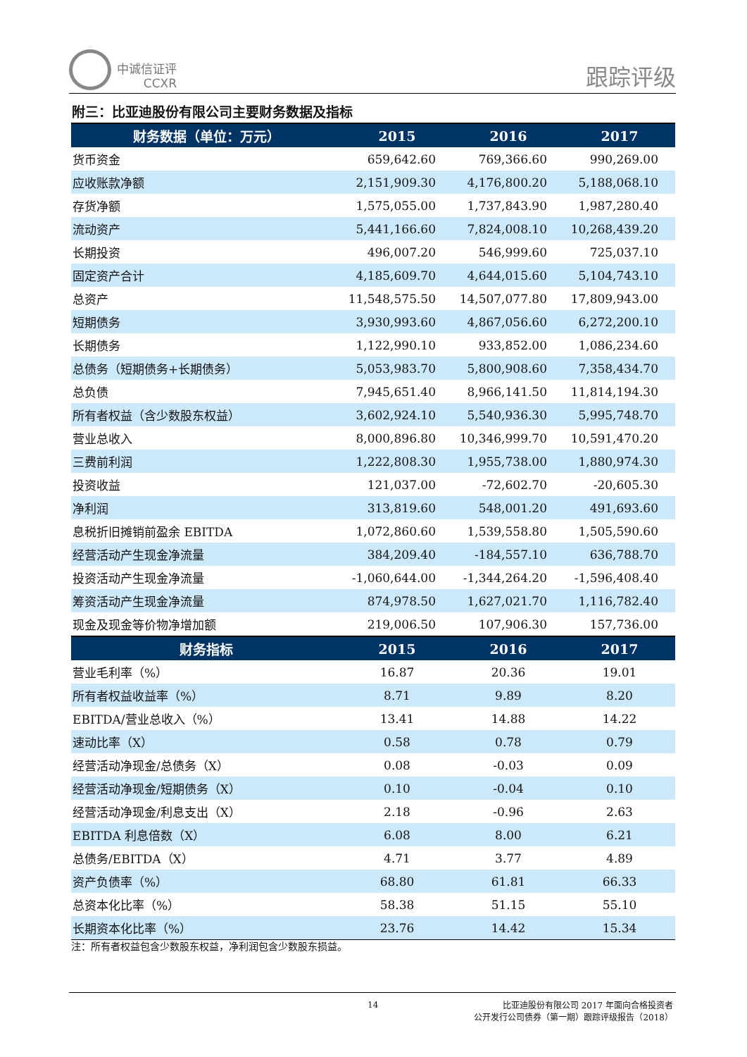中诚信证评
CCXR
跟踪评级
附三：比亚迪股份有限公司主要财务数据及指标
| 财务数据（单位：万元） | 2015 | 2016 | 2017 |
| --- | --- | --- | --- |
| 货币资金 | 659,642.60 | 769,366.60 | 990,269.00 |
| 应收账款净额 | 2,151,909.30 | 4,176,800.20 | 5,188,068.10 |
| 存货净额 | 1,575,055.00 | 1,737,843.90 | 1,987,280.40 |
| 流动资产 | 5,441,166.60 | 7,824,008.10 | 10,268,439.20 |
| 长期投资 | 496,007.20 | 546,999.60 | 725,037.10 |
| 固定资产合计 | 4,185,609.70 | 4,644,015.60 | 5,104,743.10 |
| 总资产 | 11,548,575.50 | 14,507,077.80 | 17,809,943.00 |
| 短期债务 | 3,930,993.60 | 4,867,056.60 | 6,272,200.10 |
| 长期债务 | 1,122,990.10 | 933,852.00 | 1,086,234.60 |
| 总债务（短期债务+长期债务） | 5,053,983.70 | 5,800,908.60 | 7,358,434.70 |
| 总负债 | 7,945,651.40 | 8,966,141.50 | 11,814,194.30 |
| 所有者权益（含少数股东权益） | 3,602,924.10 | 5,540,936.30 | 5,995,748.70 |
| 营业总收入 | 8,000,896.80 | 10,346,999.70 | 10,591,470.20 |
| 三费前利润 | 1,222,808.30 | 1,955,738.00 | 1,880,974.30 |
| 投资收益 | 121,037.00 | -72,602.70 | -20,605.30 |
| 净利润 | 313,819.60 | 548,001.20 | 491,693.60 |
| 息税折旧摊销前盈余 EBITDA | 1,072,860.60 | 1,539,558.80 | 1,505,590.60 |
| 经营活动产生现金净流量 | 384,209.40 | -184,557.10 | 636,788.70 |
| 投资活动产生现金净流量 | -1,060,644.00 | -1,344,264.20 | -1,596,408.40 |
| 筹资活动产生现金净流量 | 874,978.50 | 1,627,021.70 | 1,116,782.40 |
| 现金及现金等价物净增加额 | 219,006.50 | 107,906.30 | 157,736.00 |
| 财务指标 | 2015 | 2016 | 2017 |
| 营业毛利率（%） | 16.87 | 20.36 | 19.01 |
| 所有者权益收益率（%） | 8.71 | 9.89 | 8.20 |
| EBITDA/营业总收入（%） | 13.41 | 14.88 | 14.22 |
| 速动比率（X） | 0.58 | 0.78 | 0.79 |
| 经营活动净现金/总债务（X） | 0.08 | -0.03 | 0.09 |
| 经营活动净现金/短期债务（X） | 0.10 | -0.04 | 0.10 |
| 经营活动净现金/利息支出（X） | 2.18 | -0.96 | 2.63 |
| EBITDA 利息倍数（X） | 6.08 | 8.00 | 6.21 |
| 总债务/EBITDA（X） | 4.71 | 3.77 | 4.89 |
| 资产负债率（%） | 68.80 | 61.81 | 66.33 |
| 总资本化比率（%） | 58.38 | 51.15 | 55.10 |
| 长期资本化比率（%） | 23.76 | 14.42 | 15.34 |
注：所有者权益包含少数股东权益，净利润包含少数股东损益。
14
比亚迪股份有限公司 2017 年面向合格投资者
公开发行公司债券（第一期）跟踪评级报告（2018）